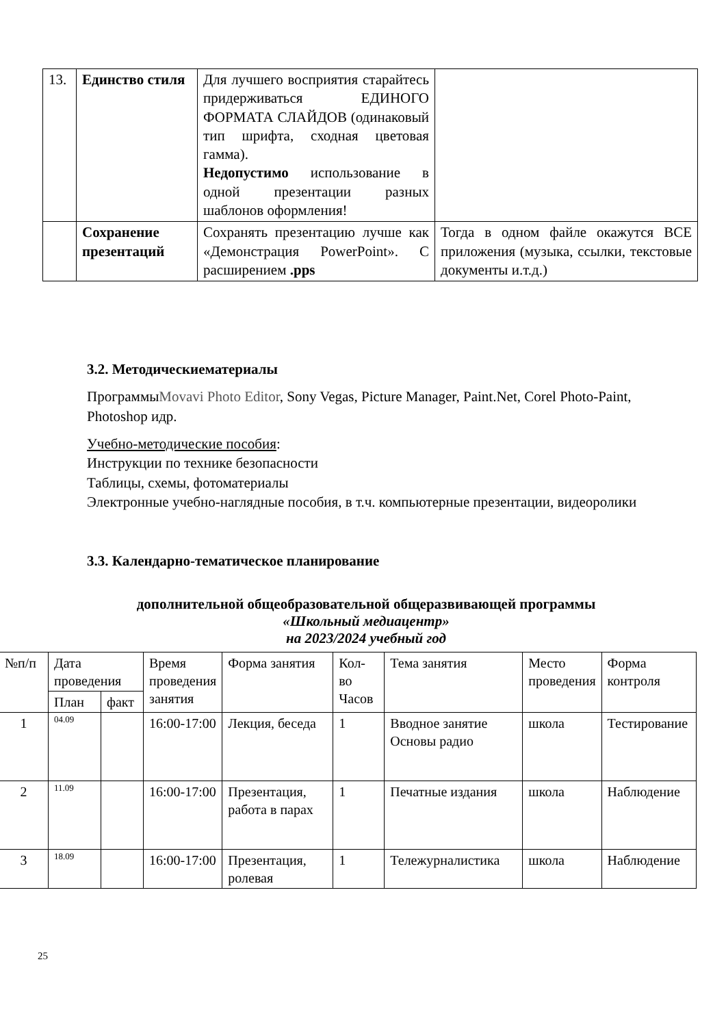| 13. | Единство стиля | Для лучшего восприятия старайтесь придерживаться ЕДИНОГО ФОРМАТА СЛАЙДОВ (одинаковый тип шрифта, сходная цветовая гамма). Недопустимо использование в одной презентации разных шаблонов оформления! | |
| | Сохранение презентаций | Сохранять презентацию лучше как «Демонстрация PowerPoint». С расширением .pps | Тогда в одном файле окажутся ВСЕ приложения (музыка, ссылки, текстовые документы и.т.д.) |
3.2. Методическиематериалы
ПрограммыMovavi Photo Editor, Sony Vegas, Picture Manager, Paint.Net, Corel Photo-Paint, Photoshop идр.
Учебно-методические пособия:
Инструкции по технике безопасности
Таблицы, схемы, фотоматериалы
Электронные учебно-наглядные пособия, в т.ч. компьютерные презентации, видеоролики
3.3. Календарно-тематическое планирование
дополнительной общеобразовательной общеразвивающей программы
«Школьный медиацентр»
на 2023/2024 учебный год
| №п/п | Дата проведения | | Время проведения занятия | Форма занятия | Кол-во Часов | Тема занятия | Место проведения | Форма контроля |
| --- | --- | --- | --- | --- | --- | --- | --- | --- |
| | План | факт | | | | | | |
| 1 | 04.09 | | 16:00-17:00 | Лекция, беседа | 1 | Вводное занятие Основы радио | школа | Тестирование |
| 2 | 11.09 | | 16:00-17:00 | Презентация, работа в парах | 1 | Печатные издания | школа | Наблюдение |
| 3 | 18.09 | | 16:00-17:00 | Презентация, ролевая | 1 | Тележурналистика | школа | Наблюдение |
25